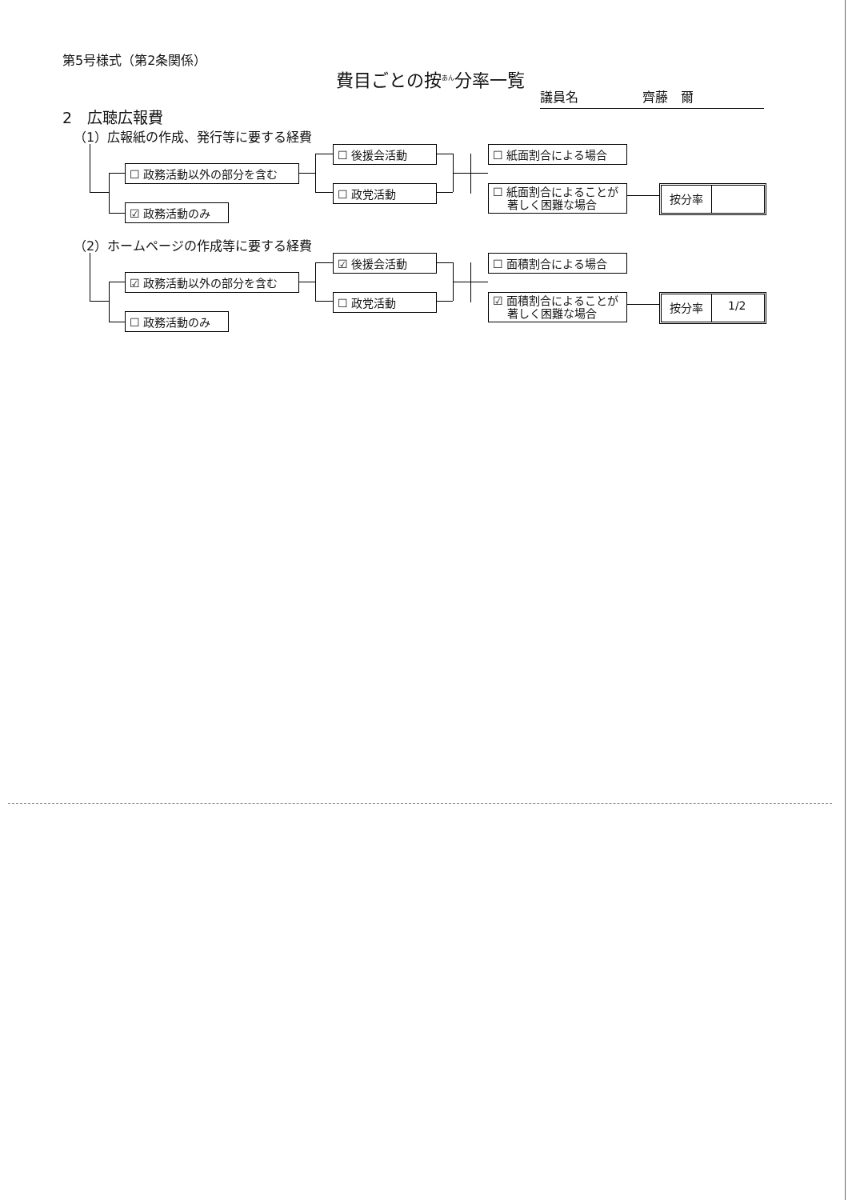第5号様式（第2条関係）
費目ごとの按<sup>あん</sup>分率一覧
議員名　　　　　齊藤　爾
2　広聴広報費
（1）広報紙の作成、発行等に要する経費
☐ 政務活動以外の部分を含む
☑ 政務活動のみ
☐ 後援会活動
☐ 政党活動
☐ 紙面割合による場合
☐ 紙面割合によることが
　 著しく困難な場合
按分率
（2）ホームページの作成等に要する経費
☑ 政務活動以外の部分を含む
☐ 政務活動のみ
☑ 後援会活動
☐ 政党活動
☐ 面積割合による場合
☑ 面積割合によることが
　 著しく困難な場合
按分率 1/2